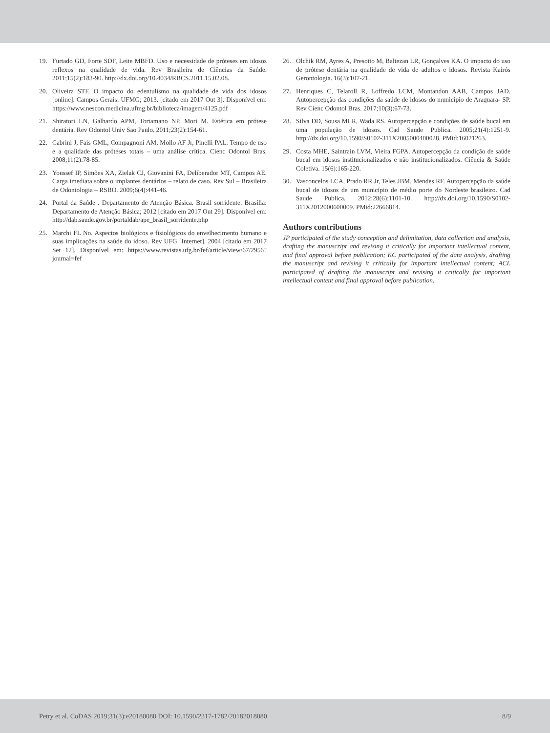19. Furtado GD, Forte SDF, Leite MBFD. Uso e necessidade de próteses em idosos reflexos na qualidade de vida. Rev Brasileira de Ciências da Saúde. 2011;15(2):183-90. http://dx.doi.org/10.4034/RBCS.2011.15.02.08.
20. Oliveira STF. O impacto do edentulismo na qualidade de vida dos idosos [online]. Campos Gerais: UFMG; 2013. [citado em 2017 Out 3]. Disponível em: https://www.nescon.medicina.ufmg.br/biblioteca/imagem/4125.pdf
21. Shiratori LN, Galhardo APM, Tortamano NP, Mori M. Estética em prótese dentária. Rev Odontol Univ Sao Paulo. 2011;23(2):154-61.
22. Cabrini J, Fais GML, Compagnoni AM, Mollo AF Jr, Pinelli PAL. Tempo de uso e a qualidade das próteses totais – uma análise crítica. Cienc Odontol Bras. 2008;11(2):78-85.
23. Youssef IP, Simões XA, Zielak CJ, Giovanini FA, Deliberador MT, Campos AE. Carga imediata sobre o implantes dentários – relato de caso. Rev Sul – Brasileira de Odontologia – RSBO. 2009;6(4):441-46.
24. Portal da Saúde . Departamento de Atenção Básica. Brasil sorridente. Brasília: Departamento de Atenção Básica; 2012 [citado em 2017 Out 29]. Disponível em: http://dab.saude.gov.br/portaldab/ape_brasil_sorridente.php
25. Marchi FL No. Aspectos biológicos e fisiológicos do envelhecimento humano e suas implicações na saúde do idoso. Rev UFG [Internet]. 2004 [citado em 2017 Set 12]. Disponível em: https://www.revistas.ufg.br/fef/article/view/67/2956?journal=fef
26. Olchik RM, Ayres A, Presotto M, Baltezan LR, Gonçalves KA. O impacto do uso de prótese dentária na qualidade de vida de adultos e idosos. Revista Kairós Gerontologia. 16(3):107-21.
27. Henriques C, Telaroll R, Loffredo LCM, Montandon AAB, Campos JAD. Autopercepção das condições da saúde de idosos do município de Araquara- SP. Rev Cienc Odontol Bras. 2017;10(3):67-73.
28. Silva DD, Sousa MLR, Wada RS. Autopercepção e condições de saúde bucal em uma população de idosos. Cad Saude Publica. 2005;21(4):1251-9. http://dx.doi.org/10.1590/S0102-311X2005000400028. PMid:16021263.
29. Costa MHE, Saintrain LVM, Vieira FGPA. Autopercepção da condição de saúde bucal em idosos institucionalizados e não institucionalizados. Ciência & Saúde Coletiva. 15(6):165-220.
30. Vasconcelos LCA, Prado RR Jr, Teles JBM, Mendes RF. Autopercepção da saúde bucal de idosos de um município de médio porte do Nordeste brasileiro. Cad Saude Publica. 2012;28(6):1101-10. http://dx.doi.org/10.1590/S0102-311X2012000600009. PMid:22666814.
Authors contributions
JP participated of the study conception and delimitation, data collection and analysis, drafting the manuscript and revising it critically for important intellectual content, and final approval before publication; KC participated of the data analysis, drafting the manuscript and revising it critically for important intellectual content; ACL participated of drafting the manuscript and revising it critically for important intellectual content and final approval before publication.
Petry et al. CoDAS 2019;31(3):e20180080 DOI: 10.1590/2317-1782/20182018080 8/9